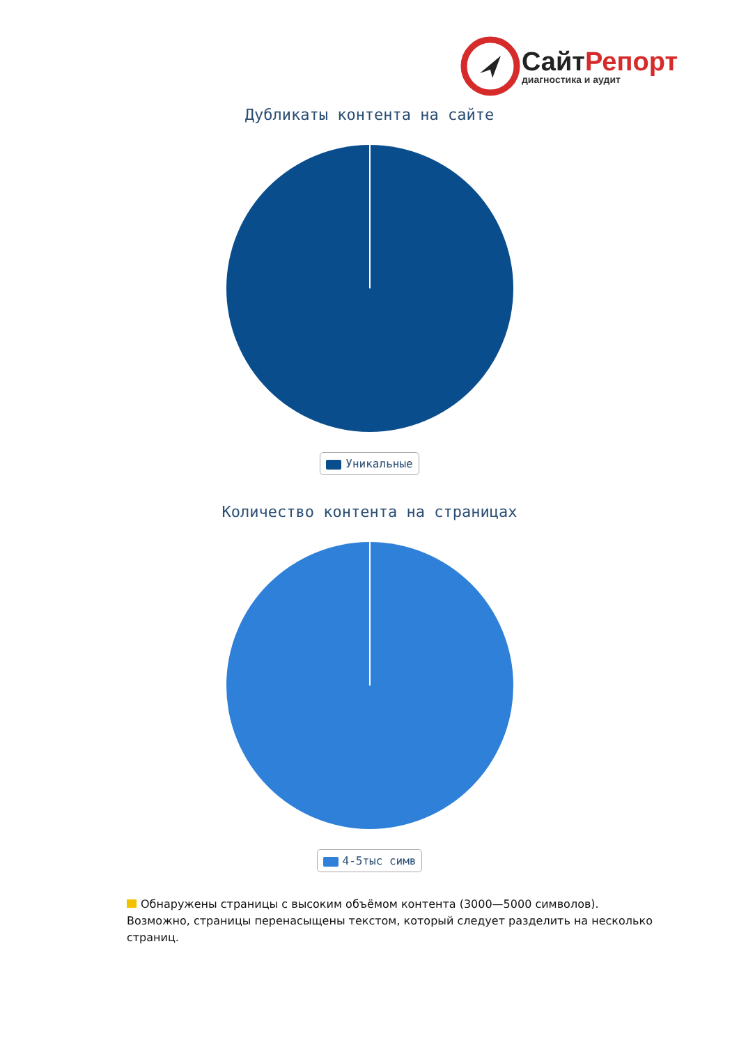СайтРепорт
диагностика и аудит
Дубликаты контента на сайте
Уникальные
Количество контента на страницах
4-5тыс симв
Обнаружены страницы с высоким объёмом контента (3000—5000 символов). Возможно, страницы перенасыщены текстом, который следует разделить на несколько страниц.